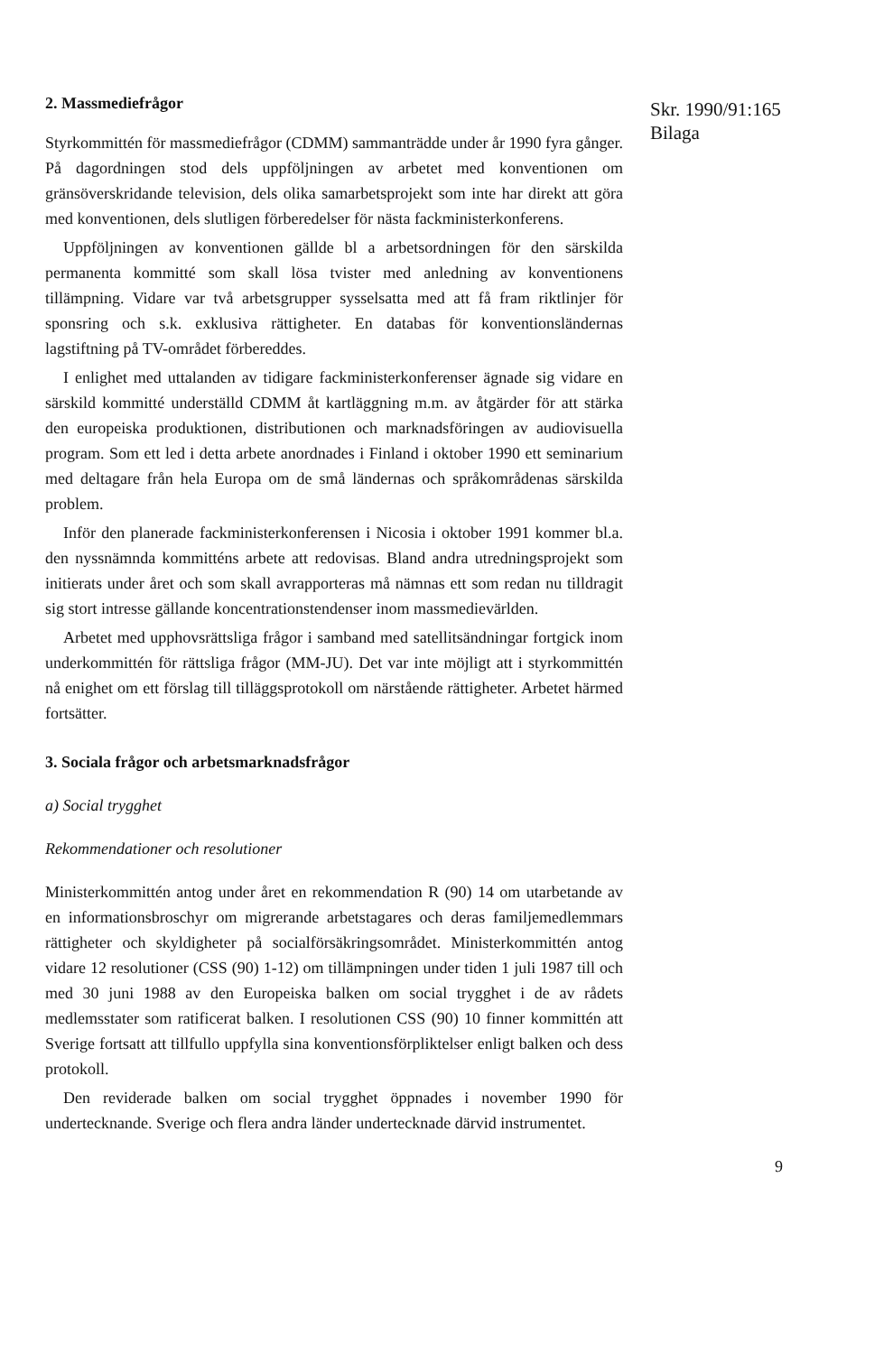2. Massmediefrågor
Styrkommittén för massmediefrågor (CDMM) sammanträdde under år 1990 fyra gånger. På dagordningen stod dels uppföljningen av arbetet med konventionen om gränsöverskridande television, dels olika samarbetsprojekt som inte har direkt att göra med konventionen, dels slutligen förberedelser för nästa fackministerkonferens.
Uppföljningen av konventionen gällde bl a arbetsordningen för den särskilda permanenta kommitté som skall lösa tvister med anledning av konventionens tillämpning. Vidare var två arbetsgrupper sysselsatta med att få fram riktlinjer för sponsring och s.k. exklusiva rättigheter. En databas för konventionsländernas lagstiftning på TV-området förbereddes.
I enlighet med uttalanden av tidigare fackministerkonferenser ägnade sig vidare en särskild kommitté underställd CDMM åt kartläggning m.m. av åtgärder för att stärka den europeiska produktionen, distributionen och marknadsföringen av audiovisuella program. Som ett led i detta arbete anordnades i Finland i oktober 1990 ett seminarium med deltagare från hela Europa om de små ländernas och språkområdenas särskilda problem.
Inför den planerade fackministerkonferensen i Nicosia i oktober 1991 kommer bl.a. den nyssnämnda kommitténs arbete att redovisas. Bland andra utredningsprojekt som initierats under året och som skall avrapporteras må nämnas ett som redan nu tilldragit sig stort intresse gällande koncentrationstendenser inom massmedievärlden.
Arbetet med upphovsrättsliga frågor i samband med satellitsändningar fortgick inom underkommittén för rättsliga frågor (MM-JU). Det var inte möjligt att i styrkommittén nå enighet om ett förslag till tilläggsprotokoll om närstående rättigheter. Arbetet härmed fortsätter.
3. Sociala frågor och arbetsmarknadsfrågor
a) Social trygghet
Rekommendationer och resolutioner
Ministerkommittén antog under året en rekommendation R (90) 14 om utarbetande av en informationsbroschyr om migrerande arbetstagares och deras familjemedlemmars rättigheter och skyldigheter på socialförsäkringsområdet. Ministerkommittén antog vidare 12 resolutioner (CSS (90) 1-12) om tillämpningen under tiden 1 juli 1987 till och med 30 juni 1988 av den Europeiska balken om social trygghet i de av rådets medlemsstater som ratificerat balken. I resolutionen CSS (90) 10 finner kommittén att Sverige fortsatt att tillfullo uppfylla sina konventionsförpliktelser enligt balken och dess protokoll.
Den reviderade balken om social trygghet öppnades i november 1990 för undertecknande. Sverige och flera andra länder undertecknade därvid instrumentet.
Skr. 1990/91:165
Bilaga
9